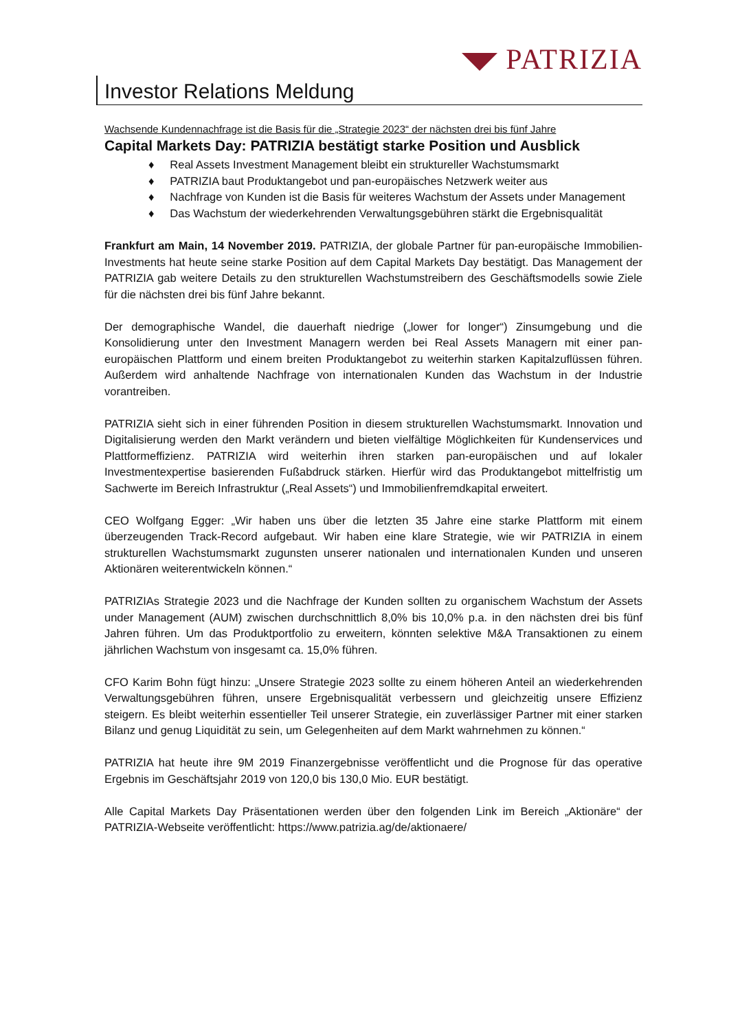PATRIZIA
Investor Relations Meldung
Wachsende Kundennachfrage ist die Basis für die „Strategie 2023“ der nächsten drei bis fünf Jahre
Capital Markets Day: PATRIZIA bestätigt starke Position und Ausblick
♦ Real Assets Investment Management bleibt ein struktureller Wachstumsmarkt
♦ PATRIZIA baut Produktangebot und pan-europäisches Netzwerk weiter aus
♦ Nachfrage von Kunden ist die Basis für weiteres Wachstum der Assets under Management
♦ Das Wachstum der wiederkehrenden Verwaltungsgebühren stärkt die Ergebnisqualität
Frankfurt am Main, 14 November 2019. PATRIZIA, der globale Partner für pan-europäische Immobilien-Investments hat heute seine starke Position auf dem Capital Markets Day bestätigt. Das Management der PATRIZIA gab weitere Details zu den strukturellen Wachstumstreibern des Geschäftsmodells sowie Ziele für die nächsten drei bis fünf Jahre bekannt.
Der demographische Wandel, die dauerhaft niedrige („lower for longer“) Zinsumgebung und die Konsolidierung unter den Investment Managern werden bei Real Assets Managern mit einer pan-europäischen Plattform und einem breiten Produktangebot zu weiterhin starken Kapitalzuflüssen führen. Außerdem wird anhaltende Nachfrage von internationalen Kunden das Wachstum in der Industrie vorantreiben.
PATRIZIA sieht sich in einer führenden Position in diesem strukturellen Wachstumsmarkt. Innovation und Digitalisierung werden den Markt verändern und bieten vielfältige Möglichkeiten für Kundenservices und Plattformeffizienz. PATRIZIA wird weiterhin ihren starken pan-europäischen und auf lokaler Investmentexpertise basierenden Fußabdruck stärken. Hierfür wird das Produktangebot mittelfristig um Sachwerte im Bereich Infrastruktur („Real Assets“) und Immobilienfremdkapital erweitert.
CEO Wolfgang Egger: „Wir haben uns über die letzten 35 Jahre eine starke Plattform mit einem überzeugenden Track-Record aufgebaut. Wir haben eine klare Strategie, wie wir PATRIZIA in einem strukturellen Wachstumsmarkt zugunsten unserer nationalen und internationalen Kunden und unseren Aktionären weiterentwickeln können.“
PATRIZIAs Strategie 2023 und die Nachfrage der Kunden sollten zu organischem Wachstum der Assets under Management (AUM) zwischen durchschnittlich 8,0% bis 10,0% p.a. in den nächsten drei bis fünf Jahren führen. Um das Produktportfolio zu erweitern, könnten selektive M&A Transaktionen zu einem jährlichen Wachstum von insgesamt ca. 15,0% führen.
CFO Karim Bohn fügt hinzu: „Unsere Strategie 2023 sollte zu einem höheren Anteil an wiederkehrenden Verwaltungsgebühren führen, unsere Ergebnisqualität verbessern und gleichzeitig unsere Effizienz steigern. Es bleibt weiterhin essentieller Teil unserer Strategie, ein zuverlässiger Partner mit einer starken Bilanz und genug Liquidität zu sein, um Gelegenheiten auf dem Markt wahrnehmen zu können.“
PATRIZIA hat heute ihre 9M 2019 Finanzergebnisse veröffentlicht und die Prognose für das operative Ergebnis im Geschäftsjahr 2019 von 120,0 bis 130,0 Mio. EUR bestätigt.
Alle Capital Markets Day Präsentationen werden über den folgenden Link im Bereich „Aktionäre“ der PATRIZIA-Webseite veröffentlicht: https://www.patrizia.ag/de/aktionaere/